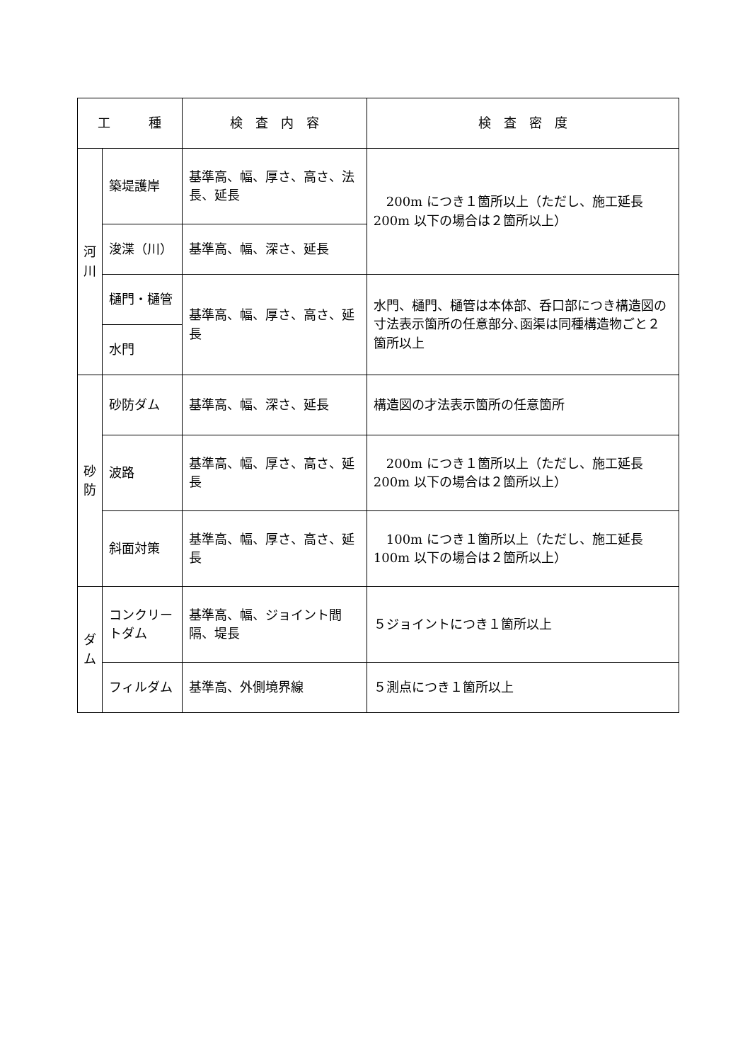| 工 種 | | 検 査 内 容 | 検 査 密 度 |
| --- | --- | --- | --- |
| 河 川 | 築堤護岸 | 基準高、幅、厚さ、高さ、法長、延長 | 200m につき１箇所以上（ただし、施工延長 200m 以下の場合は２箇所以上） |
| | 浚渫（川） | 基準高、幅、深さ、延長 | |
| | 樋門・樋管 | 基準高、幅、厚さ、高さ、延長 | 水門、樋門、樋管は本体部、呑口部につき構造図の寸法表示箇所の任意部分､函渠は同種構造物ごと２箇所以上 |
| | 水門 | | |
| 砂 防 | 砂防ダム | 基準高、幅、深さ、延長 | 構造図の才法表示箇所の任意箇所 |
| | 波路 | 基準高、幅、厚さ、高さ、延長 | 200m につき１箇所以上（ただし、施工延長 200m 以下の場合は２箇所以上） |
| | 斜面対策 | 基準高、幅、厚さ、高さ、延長 | 100m につき１箇所以上（ただし、施工延長 100m 以下の場合は２箇所以上） |
| ダ ム | コンクリートダム | 基準高、幅、ジョイント間隔、堤長 | ５ジョイントにつき１箇所以上 |
| | フィルダム | 基準高、外側境界線 | ５測点につき１箇所以上 |